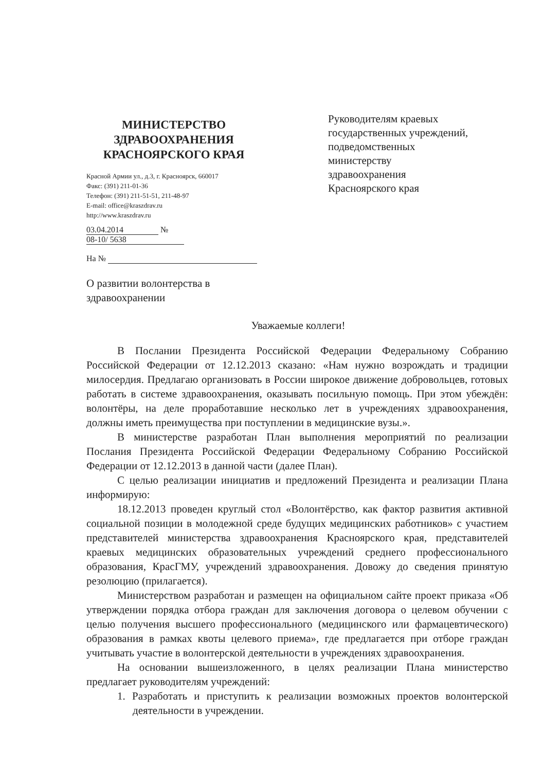МИНИСТЕРСТВО
ЗДРАВООХРАНЕНИЯ
КРАСНОЯРСКОГО КРАЯ
Красной Армии ул., д.3, г. Красноярск, 660017
Факс: (391) 211-01-36
Телефон: (391) 211-51-51, 211-48-97
E-mail: office@kraszdrav.ru
http://www.kraszdrav.ru
03.04.2014 № 08-10/ 5638
На №
О развитии волонтерства в здравоохранении
Руководителям краевых
государственных учреждений,
подведомственных
министерству
здравоохранения
Красноярского края
Уважаемые коллеги!
В Послании Президента Российской Федерации Федеральному Собранию Российской Федерации от 12.12.2013 сказано: «Нам нужно возрождать и традиции милосердия. Предлагаю организовать в России широкое движение добровольцев, готовых работать в системе здравоохранения, оказывать посильную помощь. При этом убеждён: волонтёры, на деле проработавшие несколько лет в учреждениях здравоохранения, должны иметь преимущества при поступлении в медицинские вузы.».
В министерстве разработан План выполнения мероприятий по реализации Послания Президента Российской Федерации Федеральному Собранию Российской Федерации от 12.12.2013 в данной части (далее План).
С целью реализации инициатив и предложений Президента и реализации Плана информирую:
18.12.2013 проведен круглый стол «Волонтёрство, как фактор развития активной социальной позиции в молодежной среде будущих медицинских работников» с участием представителей министерства здравоохранения Красноярского края, представителей краевых медицинских образовательных учреждений среднего профессионального образования, КрасГМУ, учреждений здравоохранения. Довожу до сведения принятую резолюцию (прилагается).
Министерством разработан и размещен на официальном сайте проект приказа «Об утверждении порядка отбора граждан для заключения договора о целевом обучении с целью получения высшего профессионального (медицинского или фармацевтического) образования в рамках квоты целевого приема», где предлагается при отборе граждан учитывать участие в волонтерской деятельности в учреждениях здравоохранения.
На основании вышеизложенного, в целях реализации Плана министерство предлагает руководителям учреждений:
1. Разработать и приступить к реализации возможных проектов волонтерской деятельности в учреждении.